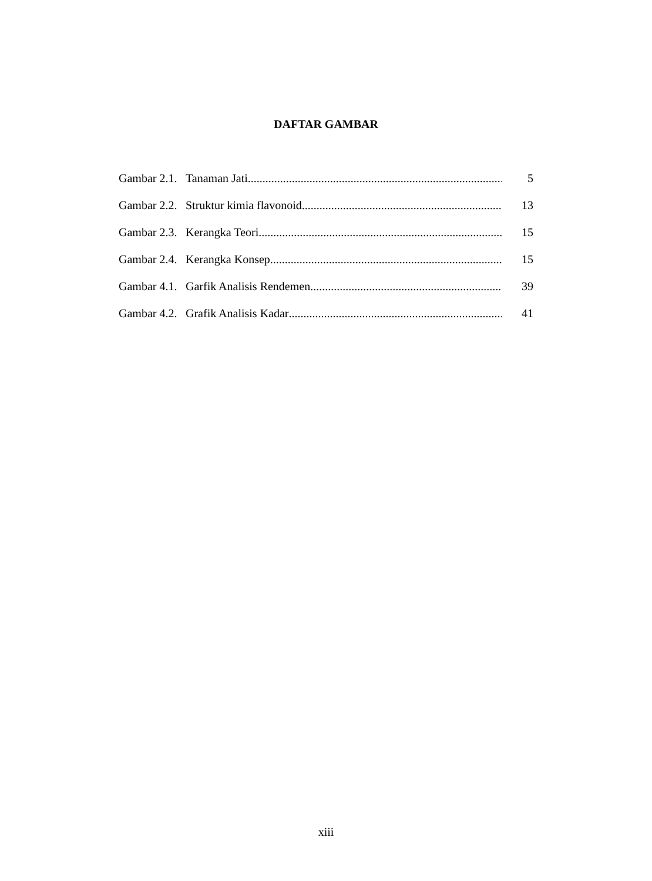DAFTAR GAMBAR
Gambar 2.1. Tanaman Jati 5
Gambar 2.2. Struktur kimia flavonoid 13
Gambar 2.3. Kerangka Teori 15
Gambar 2.4. Kerangka Konsep 15
Gambar 4.1. Garfik Analisis Rendemen 39
Gambar 4.2. Grafik Analisis Kadar 41
xiii